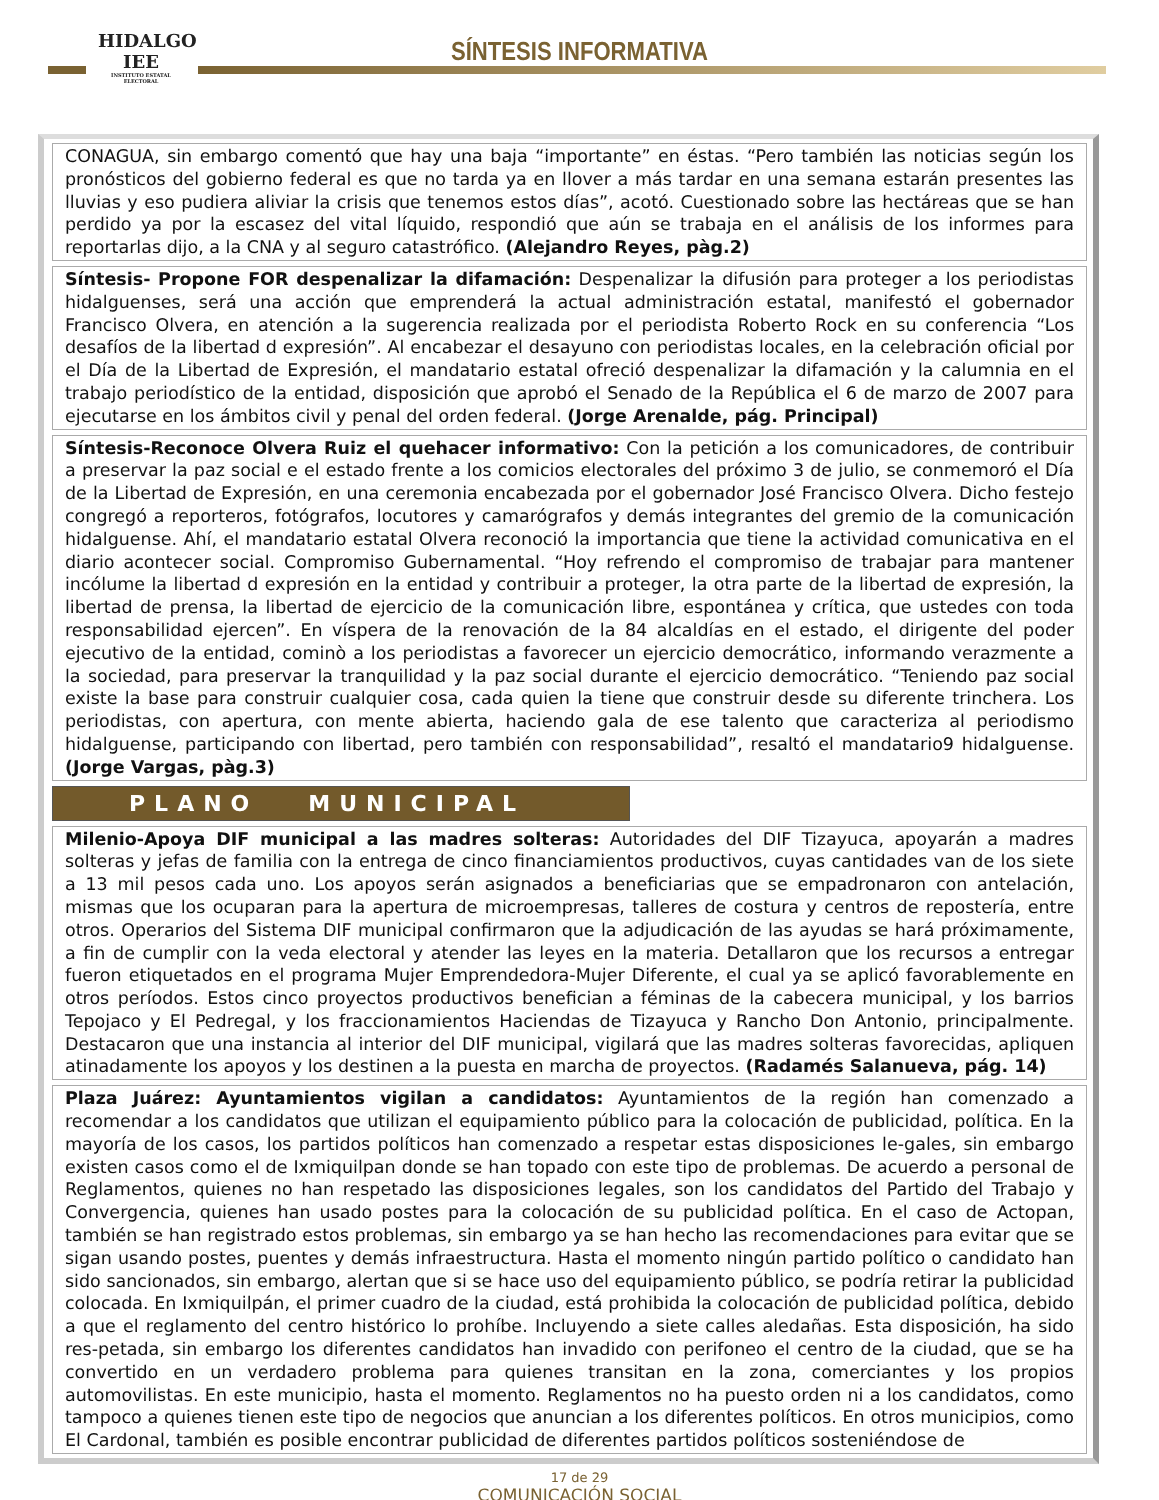HIDALGO
IEE
INSTITUTO ESTATAL ELECTORAL
SÍNTESIS INFORMATIVA
CONAGUA, sin embargo comentó que hay una baja “importante” en éstas. “Pero también las noticias según los pronósticos del gobierno federal es que no tarda ya en llover a más tardar en una semana estarán presentes las lluvias y eso pudiera aliviar la crisis que tenemos estos días”, acotó. Cuestionado sobre las hectáreas que se han perdido ya por la escasez del vital líquido, respondió que aún se trabaja en el análisis de los informes para reportarlas dijo, a la CNA y al seguro catastrófico. (Alejandro Reyes, pàg.2)
Síntesis- Propone FOR despenalizar la difamación: Despenalizar la difusión para proteger a los periodistas hidalguenses, será una acción que emprenderá la actual administración estatal, manifestó el gobernador Francisco Olvera, en atención a la sugerencia realizada por el periodista Roberto Rock en su conferencia “Los desafíos de la libertad d expresión”. Al encabezar el desayuno con periodistas locales, en la celebración oficial por el Día de la Libertad de Expresión, el mandatario estatal ofreció despenalizar la difamación y la calumnia en el trabajo periodístico de la entidad, disposición que aprobó el Senado de la República el 6 de marzo de 2007 para ejecutarse en los ámbitos civil y penal del orden federal. (Jorge Arenalde, pág. Principal)
Síntesis-Reconoce Olvera Ruiz el quehacer informativo: Con la petición a los comunicadores, de contribuir a preservar la paz social e el estado frente a los comicios electorales del próximo 3 de julio, se conmemoró el Día de la Libertad de Expresión, en una ceremonia encabezada por el gobernador José Francisco Olvera. Dicho festejo congregó a reporteros, fotógrafos, locutores y camarógrafos y demás integrantes del gremio de la comunicación hidalguense. Ahí, el mandatario estatal Olvera reconoció la importancia que tiene la actividad comunicativa en el diario acontecer social. Compromiso Gubernamental. “Hoy refrendo el compromiso de trabajar para mantener incólume la libertad d expresión en la entidad y contribuir a proteger, la otra parte de la libertad de expresión, la libertad de prensa, la libertad de ejercicio de la comunicación libre, espontánea y crítica, que ustedes con toda responsabilidad ejercen”. En víspera de la renovación de la 84 alcaldías en el estado, el dirigente del poder ejecutivo de la entidad, cominò a los periodistas a favorecer un ejercicio democrático, informando verazmente a la sociedad, para preservar la tranquilidad y la paz social durante el ejercicio democrático. “Teniendo paz social existe la base para construir cualquier cosa, cada quien la tiene que construir desde su diferente trinchera. Los periodistas, con apertura, con mente abierta, haciendo gala de ese talento que caracteriza al periodismo hidalguense, participando con libertad, pero también con responsabilidad”, resaltó el mandatario9 hidalguense. (Jorge Vargas, pàg.3)
PLANO MUNICIPAL
Milenio-Apoya DIF municipal a las madres solteras: Autoridades del DIF Tizayuca, apoyarán a madres solteras y jefas de familia con la entrega de cinco financiamientos productivos, cuyas cantidades van de los siete a 13 mil pesos cada uno. Los apoyos serán asignados a beneficiarias que se empadronaron con antelación, mismas que los ocuparan para la apertura de microempresas, talleres de costura y centros de repostería, entre otros. Operarios del Sistema DIF municipal confirmaron que la adjudicación de las ayudas se hará próximamente, a fin de cumplir con la veda electoral y atender las leyes en la materia. Detallaron que los recursos a entregar fueron etiquetados en el programa Mujer Emprendedora-Mujer Diferente, el cual ya se aplicó favorablemente en otros períodos. Estos cinco proyectos productivos benefician a féminas de la cabecera municipal, y los barrios Tepojaco y El Pedregal, y los fraccionamientos Haciendas de Tizayuca y Rancho Don Antonio, principalmente. Destacaron que una instancia al interior del DIF municipal, vigilará que las madres solteras favorecidas, apliquen atinadamente los apoyos y los destinen a la puesta en marcha de proyectos. (Radamés Salanueva, pág. 14)
Plaza Juárez: Ayuntamientos vigilan a candidatos: Ayuntamientos de la región han comenzado a recomendar a los candidatos que utilizan el equipamiento público para la colocación de publicidad, política. En la mayoría de los casos, los partidos políticos han comenzado a respetar estas disposiciones le-gales, sin embargo existen casos como el de Ixmiquilpan donde se han topado con este tipo de problemas. De acuerdo a personal de Reglamentos, quienes no han respetado las disposiciones legales, son los candidatos del Partido del Trabajo y Convergencia, quienes han usado postes para la colocación de su publicidad política. En el caso de Actopan, también se han registrado estos problemas, sin embargo ya se han hecho las recomendaciones para evitar que se sigan usando postes, puentes y demás infraestructura. Hasta el momento ningún partido político o candidato han sido sancionados, sin embargo, alertan que si se hace uso del equipamiento público, se podría retirar la publicidad colocada. En Ixmiquilpán, el primer cuadro de la ciudad, está prohibida la colocación de publicidad política, debido a que el reglamento del centro histórico lo prohíbe. Incluyendo a siete calles aledañas. Esta disposición, ha sido res-petada, sin embargo los diferentes candidatos han invadido con perifoneo el centro de la ciudad, que se ha convertido en un verdadero problema para quienes transitan en la zona, comerciantes y los propios automovilistas. En este municipio, hasta el momento. Reglamentos no ha puesto orden ni a los candidatos, como tampoco a quienes tienen este tipo de negocios que anuncian a los diferentes políticos. En otros municipios, como El Cardonal, también es posible encontrar publicidad de diferentes partidos políticos sosteniéndose de
17 de 29
COMUNICACIÓN SOCIAL